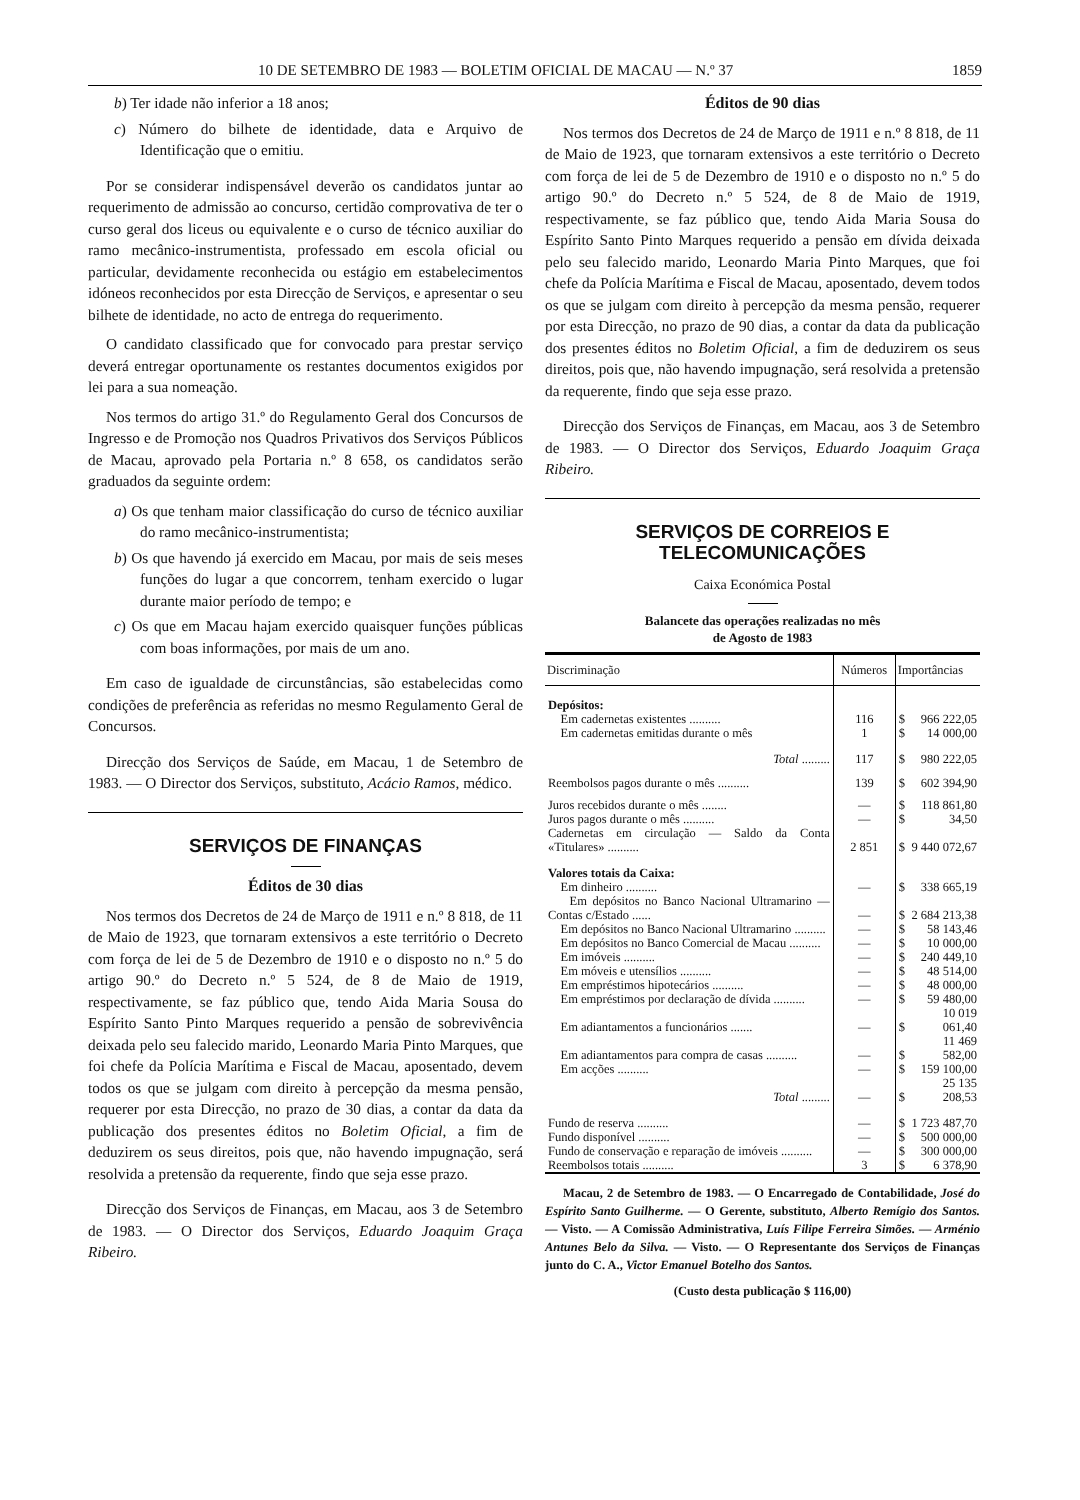10 DE SETEMBRO DE 1983 — BOLETIM OFICIAL DE MACAU — N.º 37 1859
b) Ter idade não inferior a 18 anos;
c) Número do bilhete de identidade, data e Arquivo de Identificação que o emitiu.
Por se considerar indispensável deverão os candidatos juntar ao requerimento de admissão ao concurso, certidão comprovativa de ter o curso geral dos liceus ou equivalente e o curso de técnico auxiliar do ramo mecânico-instrumentista, professado em escola oficial ou particular, devidamente reconhecida ou estágio em estabelecimentos idóneos reconhecidos por esta Direcção de Serviços, e apresentar o seu bilhete de identidade, no acto de entrega do requerimento.
O candidato classificado que for convocado para prestar serviço deverá entregar oportunamente os restantes documentos exigidos por lei para a sua nomeação.
Nos termos do artigo 31.º do Regulamento Geral dos Concursos de Ingresso e de Promoção nos Quadros Privativos dos Serviços Públicos de Macau, aprovado pela Portaria n.º 8 658, os candidatos serão graduados da seguinte ordem:
a) Os que tenham maior classificação do curso de técnico auxiliar do ramo mecânico-instrumentista;
b) Os que havendo já exercido em Macau, por mais de seis meses funções do lugar a que concorrem, tenham exercido o lugar durante maior período de tempo; e
c) Os que em Macau hajam exercido quaisquer funções públicas com boas informações, por mais de um ano.
Em caso de igualdade de circunstâncias, são estabelecidas como condições de preferência as referidas no mesmo Regulamento Geral de Concursos.
Direcção dos Serviços de Saúde, em Macau, 1 de Setembro de 1983. — O Director dos Serviços, substituto, Acácio Ramos, médico.
SERVIÇOS DE FINANÇAS
Éditos de 30 dias
Nos termos dos Decretos de 24 de Março de 1911 e n.º 8 818, de 11 de Maio de 1923, que tornaram extensivos a este território o Decreto com força de lei de 5 de Dezembro de 1910 e o disposto no n.º 5 do artigo 90.º do Decreto n.º 5 524, de 8 de Maio de 1919, respectivamente, se faz público que, tendo Aida Maria Sousa do Espírito Santo Pinto Marques requerido a pensão de sobrevivência deixada pelo seu falecido marido, Leonardo Maria Pinto Marques, que foi chefe da Polícia Marítima e Fiscal de Macau, aposentado, devem todos os que se julgam com direito à percepção da mesma pensão, requerer por esta Direcção, no prazo de 30 dias, a contar da data da publicação dos presentes éditos no Boletim Oficial, a fim de deduzirem os seus direitos, pois que, não havendo impugnação, será resolvida a pretensão da requerente, findo que seja esse prazo.
Direcção dos Serviços de Finanças, em Macau, aos 3 de Setembro de 1983. — O Director dos Serviços, Eduardo Joaquim Graça Ribeiro.
Éditos de 90 dias
Nos termos dos Decretos de 24 de Março de 1911 e n.º 8 818, de 11 de Maio de 1923, que tornaram extensivos a este território o Decreto com força de lei de 5 de Dezembro de 1910 e o disposto no n.º 5 do artigo 90.º do Decreto n.º 5 524, de 8 de Maio de 1919, respectivamente, se faz público que, tendo Aida Maria Sousa do Espírito Santo Pinto Marques requerido a pensão em dívida deixada pelo seu falecido marido, Leonardo Maria Pinto Marques, que foi chefe da Polícia Marítima e Fiscal de Macau, aposentado, devem todos os que se julgam com direito à percepção da mesma pensão, requerer por esta Direcção, no prazo de 90 dias, a contar da data da publicação dos presentes éditos no Boletim Oficial, a fim de deduzirem os seus direitos, pois que, não havendo impugnação, será resolvida a pretensão da requerente, findo que seja esse prazo.
Direcção dos Serviços de Finanças, em Macau, aos 3 de Setembro de 1983. — O Director dos Serviços, Eduardo Joaquim Graça Ribeiro.
SERVIÇOS DE CORREIOS E TELECOMUNICAÇÕES
Caixa Económica Postal
Balancete das operações realizadas no mês
de Agosto de 1983
| Discriminação | Números | Importâncias | |
| --- | --- | --- | --- |
| Depósitos: | | | |
| Em cadernetas existentes .......... | 116 | $ | 966 222,05 |
| Em cadernetas emitidas durante o mês | 1 | $ | 14 000,00 |
| Total ......... | 117 | $ | 980 222,05 |
| Reembolsos pagos durante o mês .......... | 139 | $ | 602 394,90 |
| Juros recebidos durante o mês ........ | — | $ | 118 861,80 |
| Juros pagos durante o mês .......... | — | $ | 34,50 |
| Cadernetas em circulação — Saldo da Conta «Titulares» .......... | 2 851 | $ | 9 440 072,67 |
| Valores totais da Caixa: | | | |
| Em dinheiro .......... | — | $ | 338 665,19 |
| Em depósitos no Banco Nacional Ultramarino — Contas c/Estado ...... | — | $ | 2 684 213,38 |
| Em depósitos no Banco Nacional Ultramarino .......... | — | $ | 58 143,46 |
| Em depósitos no Banco Comercial de Macau .......... | — | $ | 10 000,00 |
| Em imóveis .......... | — | $ | 240 449,10 |
| Em móveis e utensílios .......... | — | $ | 48 514,00 |
| Em empréstimos hipotecários .......... | — | $ | 48 000,00 |
| Em empréstimos por declaração de dívida .......... | — | $ | 59 480,00 |
| Em adiantamentos a funcionários ....... | — | $ | 10 019 061,40 |
| Em adiantamentos para compra de casas .......... | — | $ | 11 469 582,00 |
| Em acções .......... | — | $ | 159 100,00 |
| Total ......... | — | $ | 25 135 208,53 |
| Fundo de reserva .......... | — | $ | 1 723 487,70 |
| Fundo disponível .......... | — | $ | 500 000,00 |
| Fundo de conservação e reparação de imóveis .......... | — | $ | 300 000,00 |
| Reembolsos totais .......... | 3 | $ | 6 378,90 |
Macau, 2 de Setembro de 1983. — O Encarregado de Contabilidade, José do Espírito Santo Guilherme. — O Gerente, substituto, Alberto Remígio dos Santos. — Visto. — A Comissão Administrativa, Luís Filipe Ferreira Simões. — Arménio Antunes Belo da Silva. — Visto. — O Representante dos Serviços de Finanças junto do C. A., Victor Emanuel Botelho dos Santos.
(Custo desta publicação $ 116,00)